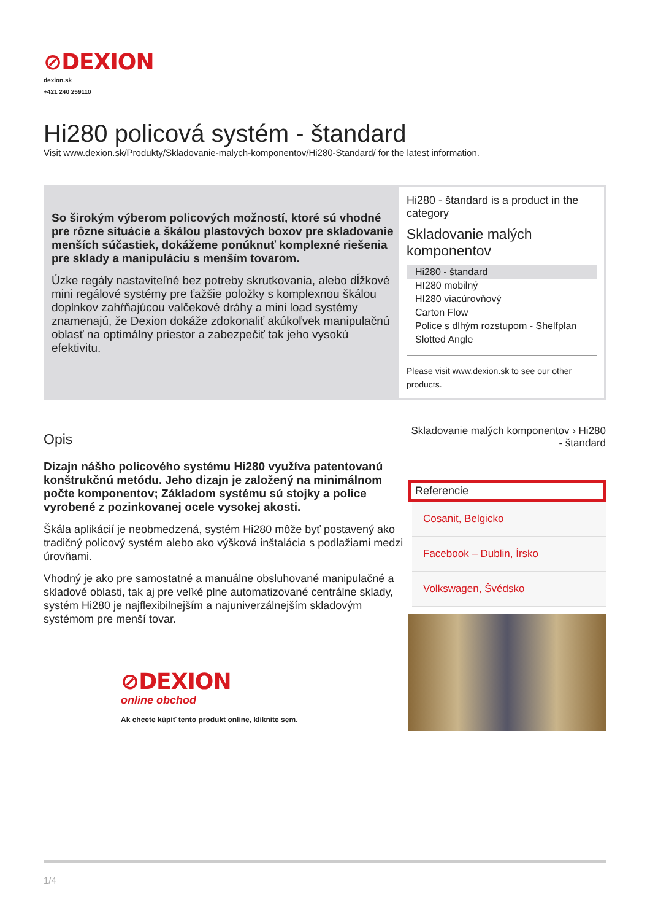⊘DEXION
dexion.sk
+421 240 259110
Hi280 policová systém - štandard
Visit www.dexion.sk/Produkty/Skladovanie-malych-komponentov/Hi280-Standard/ for the latest information.
So širokým výberom policových možností, ktoré sú vhodné pre rôzne situácie a škálou plastových boxov pre skladovanie menších súčastiek, dokážeme ponúknuť komplexné riešenia pre sklady a manipuláciu s menším tovarom.
Úzke regály nastaviteľné bez potreby skrutkovania, alebo dĺžkové mini regálové systémy pre ťažšie položky s komplexnou škálou doplnkov zahŕňajúcou valčekové dráhy a mini load systémy znamenajú, že Dexion dokáže zdokonaliť akúkoľvek manipulačnú oblasť na optimálny priestor a zabezpečiť tak jeho vysokú efektivitu.
Hi280 - štandard is a product in the category
Skladovanie malých komponentov
Hi280 - štandard
HI280 mobilný
HI280 viacúrovňový
Carton Flow
Police s dlhým rozstupom - Shelfplan
Slotted Angle
Please visit www.dexion.sk to see our other products.
Opis
Dizajn nášho policového systému Hi280 využíva patentovanú konštrukčnú metódu. Jeho dizajn je založený na minimálnom počte komponentov; Základom systému sú stojky a police vyrobené z pozinkovanej ocele vysokej akosti.
Škála aplikácií je neobmedzená, systém Hi280 môže byť postavený ako tradičný policový systém alebo ako výšková inštalácia s podlažiami medzi úrovňami.
Vhodný je ako pre samostatné a manuálne obsluhované manipulačné a skladové oblasti, tak aj pre veľké plne automatizované centrálne sklady, systém Hi280 je najflexibilnejším a najuniverzálnejším skladovým systémom pre menší tovar.
⊘DEXION
online obchod
Ak chcete kúpiť tento produkt online, kliknite sem.
Skladovanie malých komponentov › Hi280 - štandard
Referencie
Cosanit, Belgicko
Facebook – Dublin, Írsko
Volkswagen, Švédsko
1/4